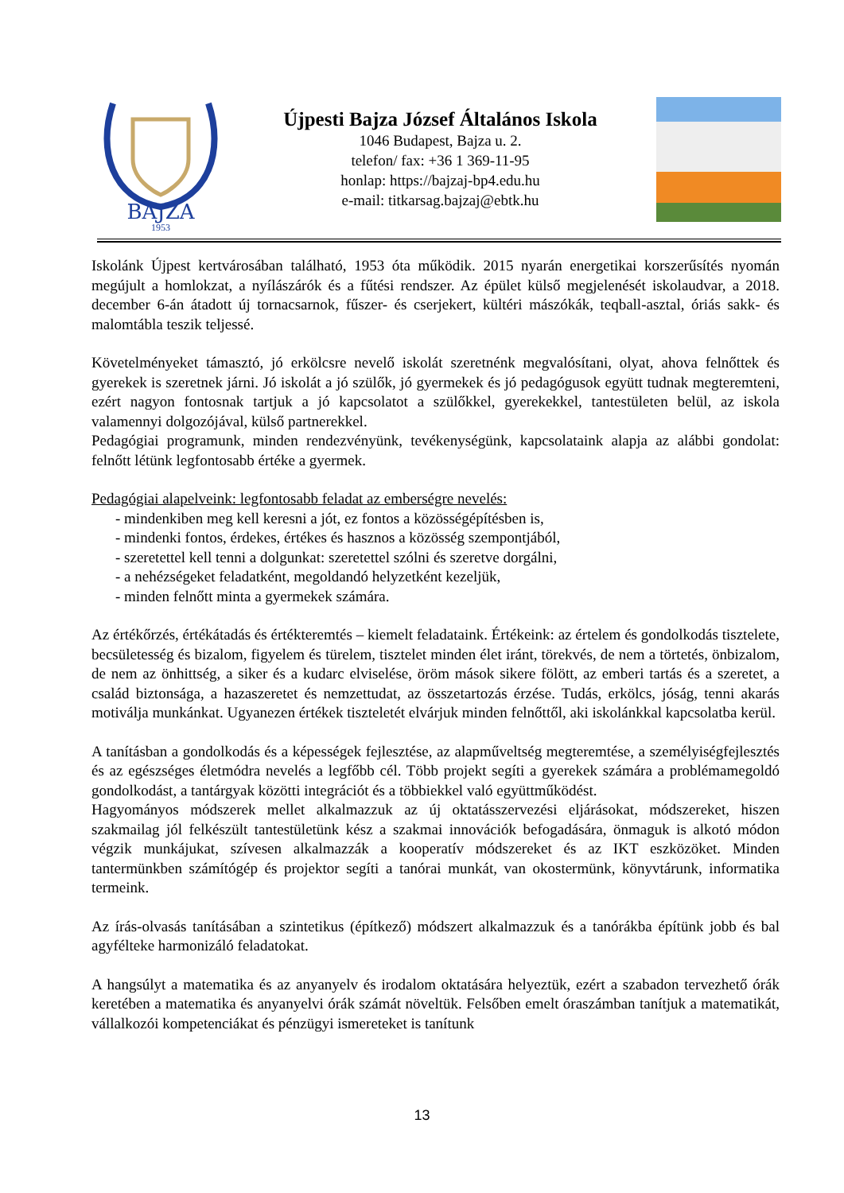BAJZA
1953
Újpesti Bajza József Általános Iskola
1046 Budapest, Bajza u. 2.
telefon/ fax: +36 1 369-11-95
honlap: https://bajzaj-bp4.edu.hu
e-mail: titkarsag.bajzaj@ebtk.hu
Iskolánk Újpest kertvárosában található, 1953 óta működik. 2015 nyarán energetikai korszerűsítés nyomán megújult a homlokzat, a nyílászárók és a fűtési rendszer. Az épület külső megjelenését iskolaudvar, a 2018. december 6-án átadott új tornacsarnok, fűszer- és cserjekert, kültéri mászókák, teqball-asztal, óriás sakk- és malomtábla teszik teljessé.
Követelményeket támasztó, jó erkölcsre nevelő iskolát szeretnénk megvalósítani, olyat, ahova felnőttek és gyerekek is szeretnek járni. Jó iskolát a jó szülők, jó gyermekek és jó pedagógusok együtt tudnak megteremteni, ezért nagyon fontosnak tartjuk a jó kapcsolatot a szülőkkel, gyerekekkel, tantestületen belül, az iskola valamennyi dolgozójával, külső partnerekkel.
Pedagógiai programunk, minden rendezvényünk, tevékenységünk, kapcsolataink alapja az alábbi gondolat: felnőtt létünk legfontosabb értéke a gyermek.
Pedagógiai alapelveink: legfontosabb feladat az emberségre nevelés:
- mindenkiben meg kell keresni a jót, ez fontos a közösségépítésben is,
- mindenki fontos, érdekes, értékes és hasznos a közösség szempontjából,
- szeretettel kell tenni a dolgunkat: szeretettel szólni és szeretve dorgálni,
- a nehézségeket feladatként, megoldandó helyzetként kezeljük,
- minden felnőtt minta a gyermekek számára.
Az értékőrzés, értékátadás és értékteremtés – kiemelt feladataink. Értékeink: az értelem és gondolkodás tisztelete, becsületesség és bizalom, figyelem és türelem, tisztelet minden élet iránt, törekvés, de nem a törtetés, önbizalom, de nem az önhittség, a siker és a kudarc elviselése, öröm mások sikere fölött, az emberi tartás és a szeretet, a család biztonsága, a hazaszeretet és nemzettudat, az összetartozás érzése. Tudás, erkölcs, jóság, tenni akarás motiválja munkánkat. Ugyanezen értékek tiszteletét elvárjuk minden felnőttől, aki iskolánkkal kapcsolatba kerül.
A tanításban a gondolkodás és a képességek fejlesztése, az alapműveltség megteremtése, a személyiségfejlesztés és az egészséges életmódra nevelés a legfőbb cél. Több projekt segíti a gyerekek számára a problémamegoldó gondolkodást, a tantárgyak közötti integrációt és a többiekkel való együttműködést.
Hagyományos módszerek mellet alkalmazzuk az új oktatásszervezési eljárásokat, módszereket, hiszen szakmailag jól felkészült tantestületünk kész a szakmai innovációk befogadására, önmaguk is alkotó módon végzik munkájukat, szívesen alkalmazzák a kooperatív módszereket és az IKT eszközöket. Minden tantermünkben számítógép és projektor segíti a tanórai munkát, van okostermünk, könyvtárunk, informatika termeink.
Az írás-olvasás tanításában a szintetikus (építkező) módszert alkalmazzuk és a tanórákba építünk jobb és bal agyfélteke harmonizáló feladatokat.
A hangsúlyt a matematika és az anyanyelv és irodalom oktatására helyeztük, ezért a szabadon tervezhető órák keretében a matematika és anyanyelvi órák számát növeltük. Felsőben emelt óraszámban tanítjuk a matematikát, vállalkozói kompetenciákat és pénzügyi ismereteket is tanítunk
13